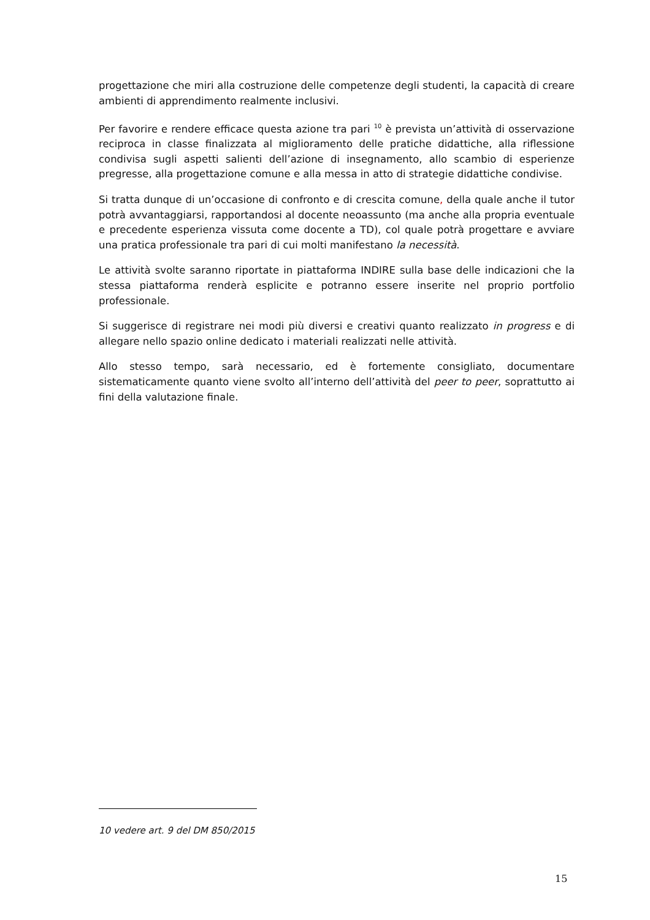progettazione che miri alla costruzione delle competenze degli studenti, la capacità di creare ambienti di apprendimento realmente inclusivi.
Per favorire e rendere efficace questa azione tra pari <sup>10</sup> è prevista un’attività di osservazione reciproca in classe finalizzata al miglioramento delle pratiche didattiche, alla riflessione condivisa sugli aspetti salienti dell’azione di insegnamento, allo scambio di esperienze pregresse, alla progettazione comune e alla messa in atto di strategie didattiche condivise.
Si tratta dunque di un’occasione di confronto e di crescita comune, della quale anche il tutor potrà avvantaggiarsi, rapportandosi al docente neoassunto (ma anche alla propria eventuale e precedente esperienza vissuta come docente a TD), col quale potrà progettare e avviare una pratica professionale tra pari di cui molti manifestano la necessità.
Le attività svolte saranno riportate in piattaforma INDIRE sulla base delle indicazioni che la stessa piattaforma renderà esplicite e potranno essere inserite nel proprio portfolio professionale.
Si suggerisce di registrare nei modi più diversi e creativi quanto realizzato in progress e di allegare nello spazio online dedicato i materiali realizzati nelle attività.
Allo stesso tempo, sarà necessario, ed è fortemente consigliato, documentare sistematicamente quanto viene svolto all’interno dell’attività del peer to peer, soprattutto ai fini della valutazione finale.
10 vedere art. 9 del DM 850/2015
15